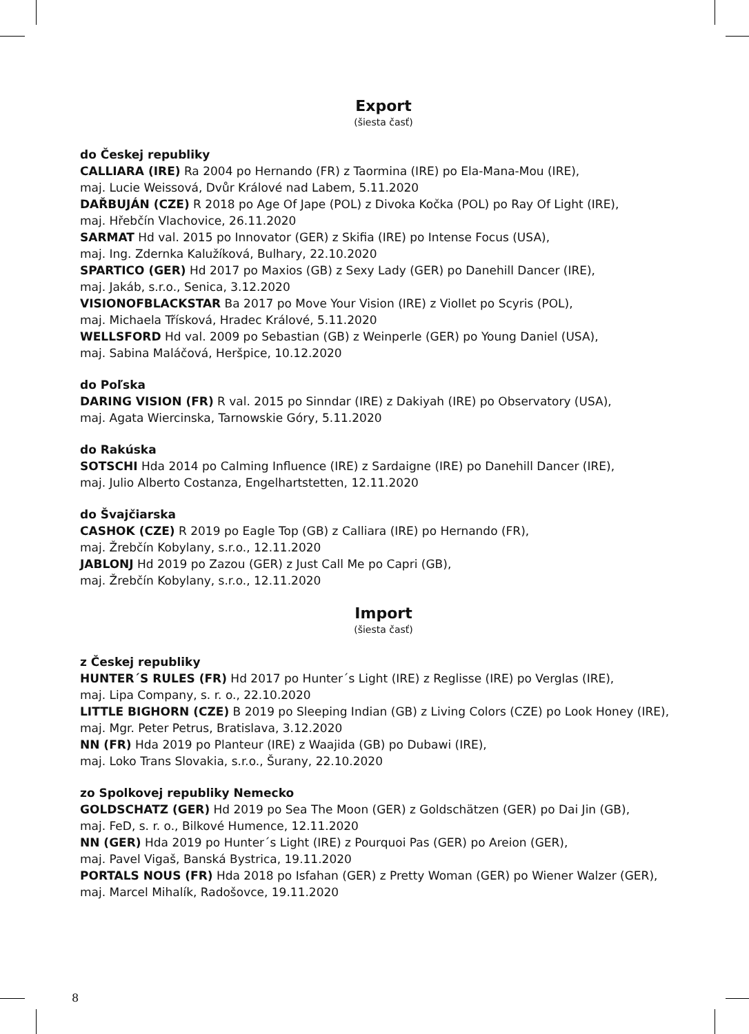Export
(šiesta časť)
do Českej republiky
CALLIARA (IRE) Ra 2004 po Hernando (FR) z Taormina (IRE) po Ela-Mana-Mou (IRE),
maj. Lucie Weissová, Dvůr Králové nad Labem, 5.11.2020
DAŘBUJÁN (CZE) R 2018 po Age Of Jape (POL) z Divoka Kočka (POL) po Ray Of Light (IRE),
maj. Hřebčín Vlachovice, 26.11.2020
SARMAT Hd val. 2015 po Innovator (GER) z Skifia (IRE) po Intense Focus (USA),
maj. Ing. Zdernka Kalužíková, Bulhary, 22.10.2020
SPARTICO (GER) Hd 2017 po Maxios (GB) z Sexy Lady (GER) po Danehill Dancer (IRE),
maj. Jakáb, s.r.o., Senica, 3.12.2020
VISIONOFBLACKSTAR Ba 2017 po Move Your Vision (IRE) z Viollet po Scyris (POL),
maj. Michaela Třísková, Hradec Králové, 5.11.2020
WELLSFORD Hd val. 2009 po Sebastian (GB) z Weinperle (GER) po Young Daniel (USA),
maj. Sabina Maláčová, Heršpice, 10.12.2020
do Poľska
DARING VISION (FR) R val. 2015 po Sinndar (IRE) z Dakiyah (IRE) po Observatory (USA),
maj. Agata Wiercinska, Tarnowskie Góry, 5.11.2020
do Rakúska
SOTSCHI Hda 2014 po Calming Influence (IRE) z Sardaigne (IRE) po Danehill Dancer (IRE),
maj. Julio Alberto Costanza, Engelhartstetten, 12.11.2020
do Švajčiarska
CASHOK (CZE) R 2019 po Eagle Top (GB) z Calliara (IRE) po Hernando (FR),
maj. Žrebčín Kobylany, s.r.o., 12.11.2020
JABLONJ Hd 2019 po Zazou (GER) z Just Call Me po Capri (GB),
maj. Žrebčín Kobylany, s.r.o., 12.11.2020
Import
(šiesta časť)
z Českej republiky
HUNTER´S RULES (FR) Hd 2017 po Hunter´s Light (IRE) z Reglisse (IRE) po Verglas (IRE),
maj. Lipa Company, s. r. o., 22.10.2020
LITTLE BIGHORN (CZE) B 2019 po Sleeping Indian (GB) z Living Colors (CZE) po Look Honey (IRE),
maj. Mgr. Peter Petrus, Bratislava, 3.12.2020
NN (FR) Hda 2019 po Planteur (IRE) z Waajida (GB) po Dubawi (IRE),
maj. Loko Trans Slovakia, s.r.o., Šurany, 22.10.2020
zo Spolkovej republiky Nemecko
GOLDSCHATZ (GER) Hd 2019 po Sea The Moon (GER) z Goldschätzen (GER) po Dai Jin (GB),
maj. FeD, s. r. o., Bilkové Humence, 12.11.2020
NN (GER) Hda 2019 po Hunter´s Light (IRE) z Pourquoi Pas (GER) po Areion (GER),
maj. Pavel Vigaš, Banská Bystrica, 19.11.2020
PORTALS NOUS (FR) Hda 2018 po Isfahan (GER) z Pretty Woman (GER) po Wiener Walzer (GER),
maj. Marcel Mihalík, Radošovce, 19.11.2020
8